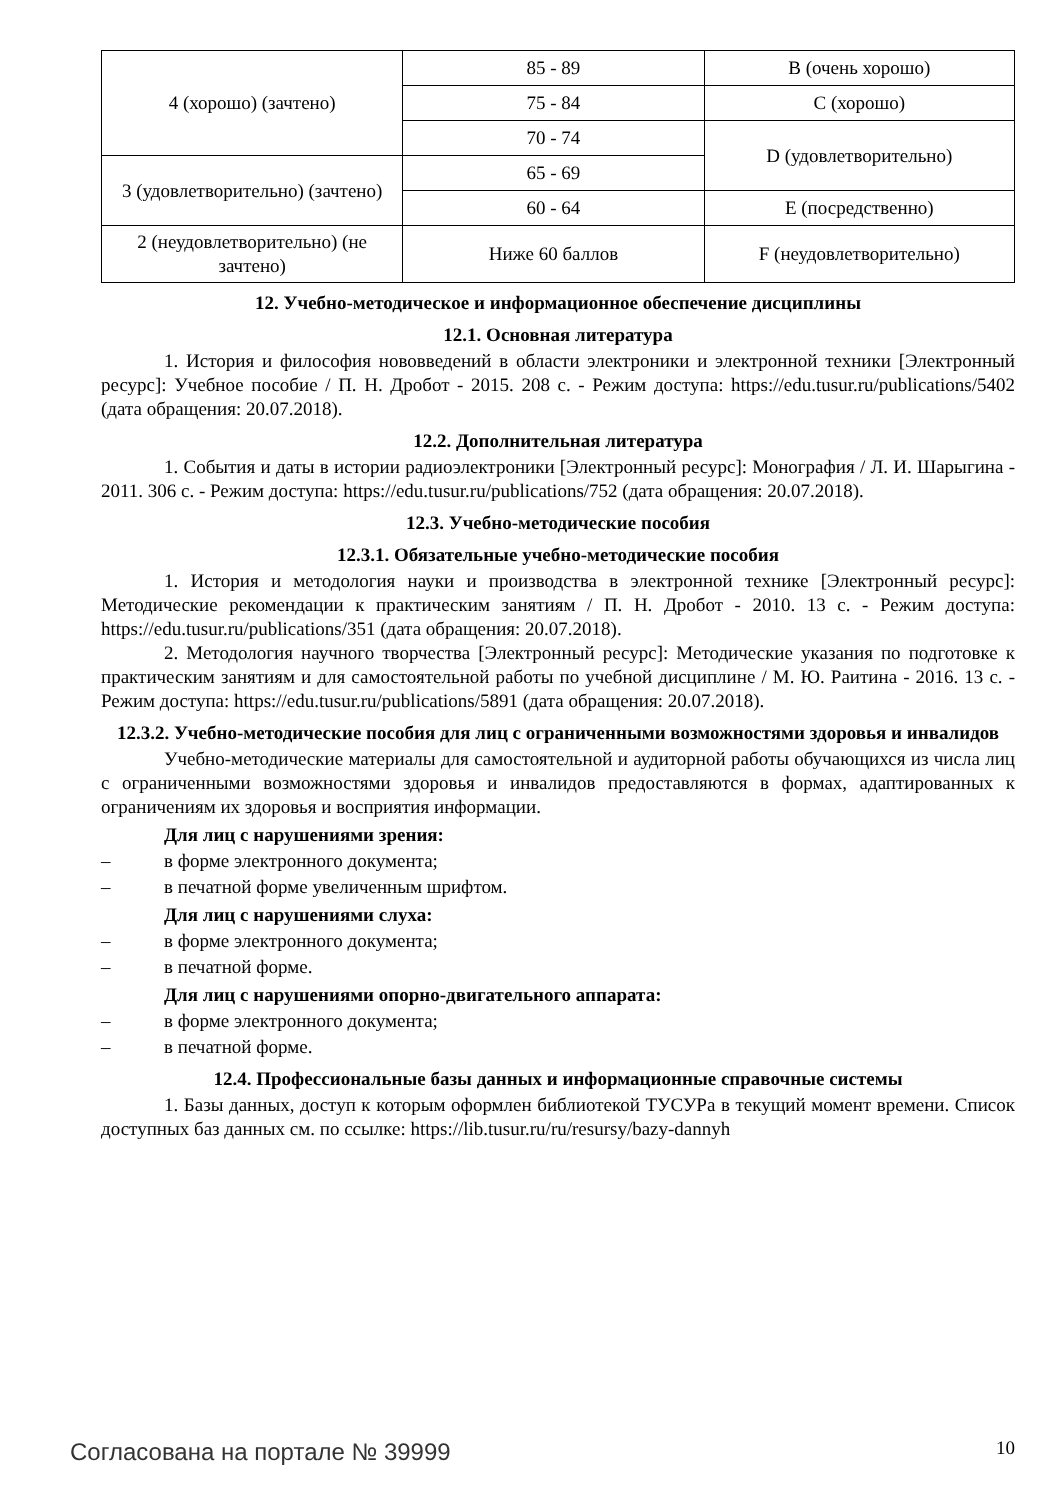| 4 (хорошо) (зачтено) | 85 - 89 | B (очень хорошо) |
| | 75 - 84 | C (хорошо) |
| | 70 - 74 | D (удовлетворительно) |
| 3 (удовлетворительно) (зачтено) | 65 - 69 | |
| | 60 - 64 | E (посредственно) |
| 2 (неудовлетворительно) (не зачтено) | Ниже 60 баллов | F (неудовлетворительно) |
12. Учебно-методическое и информационное обеспечение дисциплины
12.1. Основная литература
1. История и философия нововведений в области электроники и электронной техники [Электронный ресурс]: Учебное пособие / П. Н. Дробот - 2015. 208 с. - Режим доступа: https://edu.tusur.ru/publications/5402 (дата обращения: 20.07.2018).
12.2. Дополнительная литература
1. События и даты в истории радиоэлектроники [Электронный ресурс]: Монография / Л. И. Шарыгина - 2011. 306 с. - Режим доступа: https://edu.tusur.ru/publications/752 (дата обращения: 20.07.2018).
12.3. Учебно-методические пособия
12.3.1. Обязательные учебно-методические пособия
1. История и методология науки и производства в электронной технике [Электронный ресурс]: Методические рекомендации к практическим занятиям / П. Н. Дробот - 2010. 13 с. - Режим доступа: https://edu.tusur.ru/publications/351 (дата обращения: 20.07.2018).
2. Методология научного творчества [Электронный ресурс]: Методические указания по подготовке к практическим занятиям и для самостоятельной работы по учебной дисциплине / М. Ю. Раитина - 2016. 13 с. - Режим доступа: https://edu.tusur.ru/publications/5891 (дата обращения: 20.07.2018).
12.3.2. Учебно-методические пособия для лиц с ограниченными возможностями здоровья и инвалидов
Учебно-методические материалы для самостоятельной и аудиторной работы обучающихся из числа лиц с ограниченными возможностями здоровья и инвалидов предоставляются в формах, адаптированных к ограничениям их здоровья и восприятия информации.
Для лиц с нарушениями зрения:
– в форме электронного документа;
– в печатной форме увеличенным шрифтом.
Для лиц с нарушениями слуха:
– в форме электронного документа;
– в печатной форме.
Для лиц с нарушениями опорно-двигательного аппарата:
– в форме электронного документа;
– в печатной форме.
12.4. Профессиональные базы данных и информационные справочные системы
1. Базы данных, доступ к которым оформлен библиотекой ТУСУРа в текущий момент времени. Список доступных баз данных см. по ссылке: https://lib.tusur.ru/ru/resursy/bazy-dannyh
Согласована на портале № 39999 10